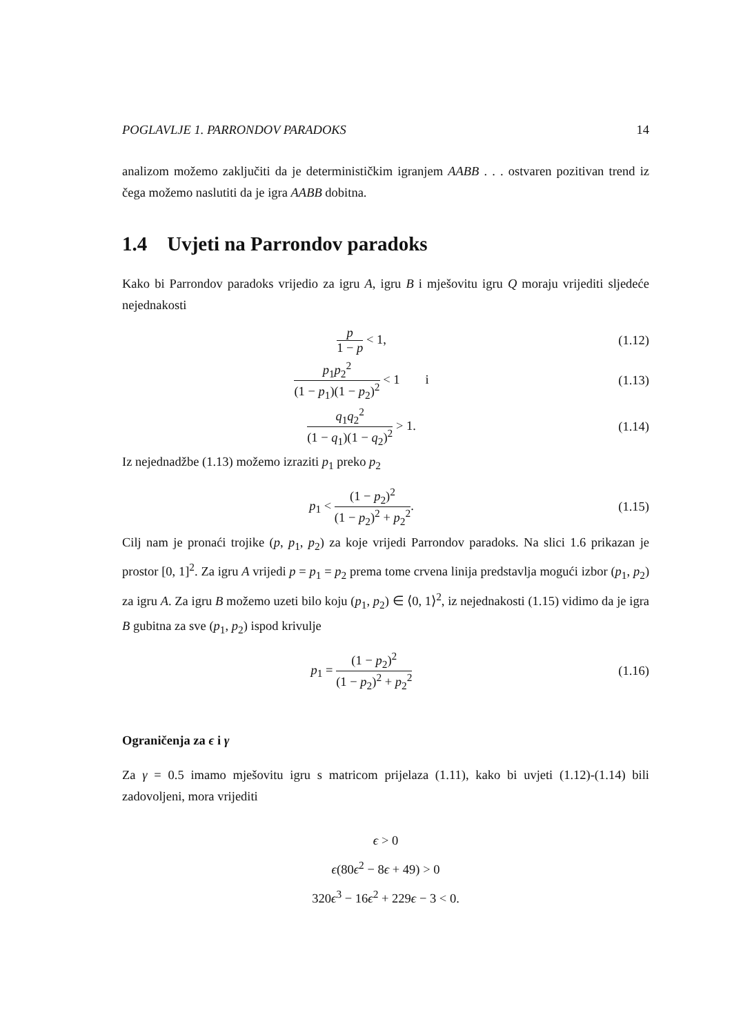POGLAVLJE 1. PARRONDOV PARADOKS 14
analizom možemo zaključiti da je determinističkim igranjem AABB . . . ostvaren pozitivan trend iz čega možemo naslutiti da je igra AABB dobitna.
1.4 Uvjeti na Parrondov paradoks
Kako bi Parrondov paradoks vrijedio za igru A, igru B i mješovitu igru Q moraju vrijediti sljedeće nejednakosti
p 1 − p < 1, (1.12)
p<sub>1</sub>p<sub>2</sub><sup>2</sup> (1 − p<sub>1</sub>)(1 − p<sub>2</sub>)<sup>2</sup> < 1 i
(1.13)
q<sub>1</sub>q<sub>2</sub><sup>2</sup> (1 − q<sub>1</sub>)(1 − q<sub>2</sub>)<sup>2</sup> > 1. (1.14)
Iz nejednadžbe (1.13) možemo izraziti p<sub>1</sub> preko p<sub>2</sub>
p<sub>1</sub> < (1 − p<sub>2</sub>)<sup>2</sup> (1 − p<sub>2</sub>)<sup>2</sup> + p<sub>2</sub><sup>2</sup>.
(1.15)
Cilj nam je pronaći trojike (p, p<sub>1</sub>, p<sub>2</sub>) za koje vrijedi Parrondov paradoks. Na slici 1.6 prikazan je prostor [0, 1]<sup>2</sup>. Za igru A vrijedi p = p<sub>1</sub> = p<sub>2</sub> prema tome crvena linija predstavlja mogući izbor (p<sub>1</sub>, p<sub>2</sub>) za igru A. Za igru B možemo uzeti bilo koju (p<sub>1</sub>, p<sub>2</sub>) ∈ ⟨0, 1⟩<sup>2</sup>, iz nejednakosti (1.15) vidimo da je igra B gubitna za sve (p<sub>1</sub>, p<sub>2</sub>) ispod krivulje
p<sub>1</sub> = (1 − p<sub>2</sub>)<sup>2</sup> (1 − p<sub>2</sub>)<sup>2</sup> + p<sub>2</sub><sup>2</sup> (1.16)
Ograničenja za ϵ i γ
Za γ = 0.5 imamo mješovitu igru s matricom prijelaza (1.11), kako bi uvjeti (1.12)-(1.14) bili zadovoljeni, mora vrijediti
ϵ > 0
ϵ(80ϵ<sup>2</sup> − 8ϵ + 49) > 0
320ϵ<sup>3</sup> − 16ϵ<sup>2</sup> + 229ϵ − 3 < 0.